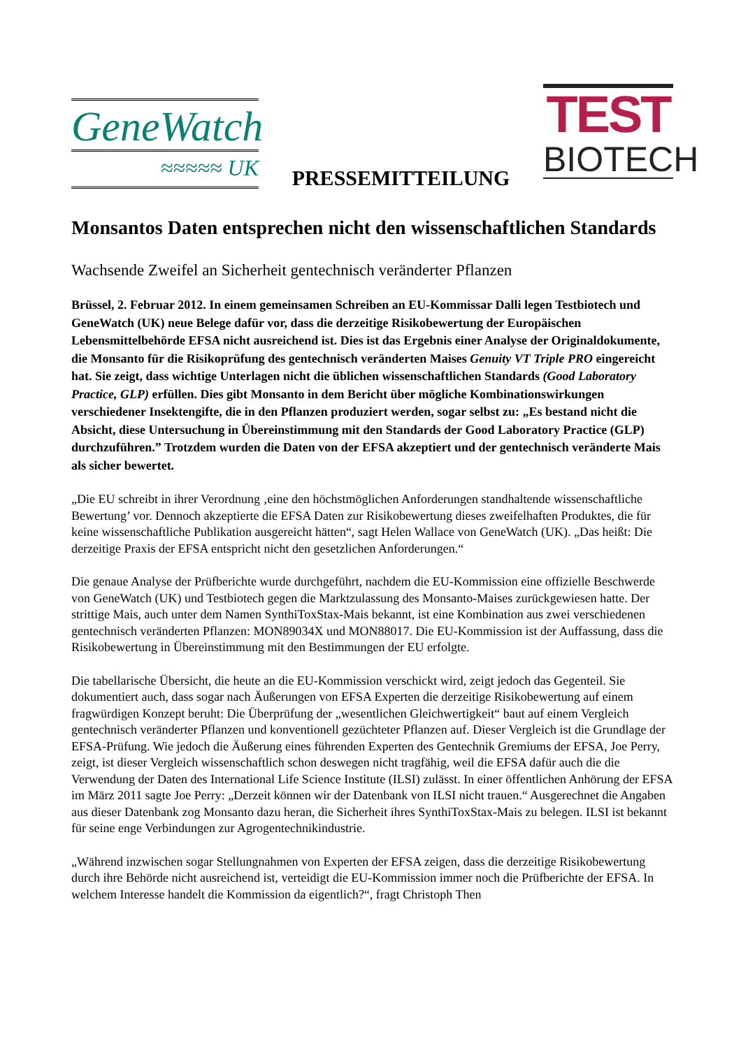GeneWatch
≈≈≈≈≈ UK
PRESSEMITTEILUNG
TEST
BIOTECH
Monsantos Daten entsprechen nicht den wissenschaftlichen Standards
Wachsende Zweifel an Sicherheit gentechnisch veränderter Pflanzen
Brüssel, 2. Februar 2012. In einem gemeinsamen Schreiben an EU-Kommissar Dalli legen Testbiotech und GeneWatch (UK) neue Belege dafür vor, dass die derzeitige Risikobewertung der Europäischen Lebensmittelbehörde EFSA nicht ausreichend ist. Dies ist das Ergebnis einer Analyse der Originaldokumente, die Monsanto für die Risikoprüfung des gentechnisch veränderten Maises Genuity VT Triple PRO eingereicht hat. Sie zeigt, dass wichtige Unterlagen nicht die üblichen wissenschaftlichen Standards (Good Laboratory Practice, GLP) erfüllen. Dies gibt Monsanto in dem Bericht über mögliche Kombinationswirkungen verschiedener Insektengifte, die in den Pflanzen produziert werden, sogar selbst zu: „Es bestand nicht die Absicht, diese Untersuchung in Übereinstimmung mit den Standards der Good Laboratory Practice (GLP) durchzuführen.” Trotzdem wurden die Daten von der EFSA akzeptiert und der gentechnisch veränderte Mais als sicher bewertet.
„Die EU schreibt in ihrer Verordnung ‚eine den höchstmöglichen Anforderungen standhaltende wissenschaftliche Bewertung’ vor. Dennoch akzeptierte die EFSA Daten zur Risikobewertung dieses zweifelhaften Produktes, die für keine wissenschaftliche Publikation ausgereicht hätten“, sagt Helen Wallace von GeneWatch (UK). „Das heißt: Die derzeitige Praxis der EFSA entspricht nicht den gesetzlichen Anforderungen.“
Die genaue Analyse der Prüfberichte wurde durchgeführt, nachdem die EU-Kommission eine offizielle Beschwerde von GeneWatch (UK) und Testbiotech gegen die Marktzulassung des Monsanto-Maises zurückgewiesen hatte. Der strittige Mais, auch unter dem Namen SynthiToxStax-Mais bekannt, ist eine Kombination aus zwei verschiedenen gentechnisch veränderten Pflanzen: MON89034X und MON88017. Die EU-Kommission ist der Auffassung, dass die Risikobewertung in Übereinstimmung mit den Bestimmungen der EU erfolgte.
Die tabellarische Übersicht, die heute an die EU-Kommission verschickt wird, zeigt jedoch das Gegenteil. Sie dokumentiert auch, dass sogar nach Äußerungen von EFSA Experten die derzeitige Risikobewertung auf einem fragwürdigen Konzept beruht: Die Überprüfung der „wesentlichen Gleichwertigkeit“ baut auf einem Vergleich gentechnisch veränderter Pflanzen und konventionell gezüchteter Pflanzen auf. Dieser Vergleich ist die Grundlage der EFSA-Prüfung. Wie jedoch die Äußerung eines führenden Experten des Gentechnik Gremiums der EFSA, Joe Perry, zeigt, ist dieser Vergleich wissenschaftlich schon deswegen nicht tragfähig, weil die EFSA dafür auch die die Verwendung der Daten des International Life Science Institute (ILSI) zulässt. In einer öffentlichen Anhörung der EFSA im März 2011 sagte Joe Perry: „Derzeit können wir der Datenbank von ILSI nicht trauen.“ Ausgerechnet die Angaben aus dieser Datenbank zog Monsanto dazu heran, die Sicherheit ihres SynthiToxStax-Mais zu belegen. ILSI ist bekannt für seine enge Verbindungen zur Agrogentechnikindustrie.
„Während inzwischen sogar Stellungnahmen von Experten der EFSA zeigen, dass die derzeitige Risikobewertung durch ihre Behörde nicht ausreichend ist, verteidigt die EU-Kommission immer noch die Prüfberichte der EFSA. In welchem Interesse handelt die Kommission da eigentlich?“, fragt Christoph Then